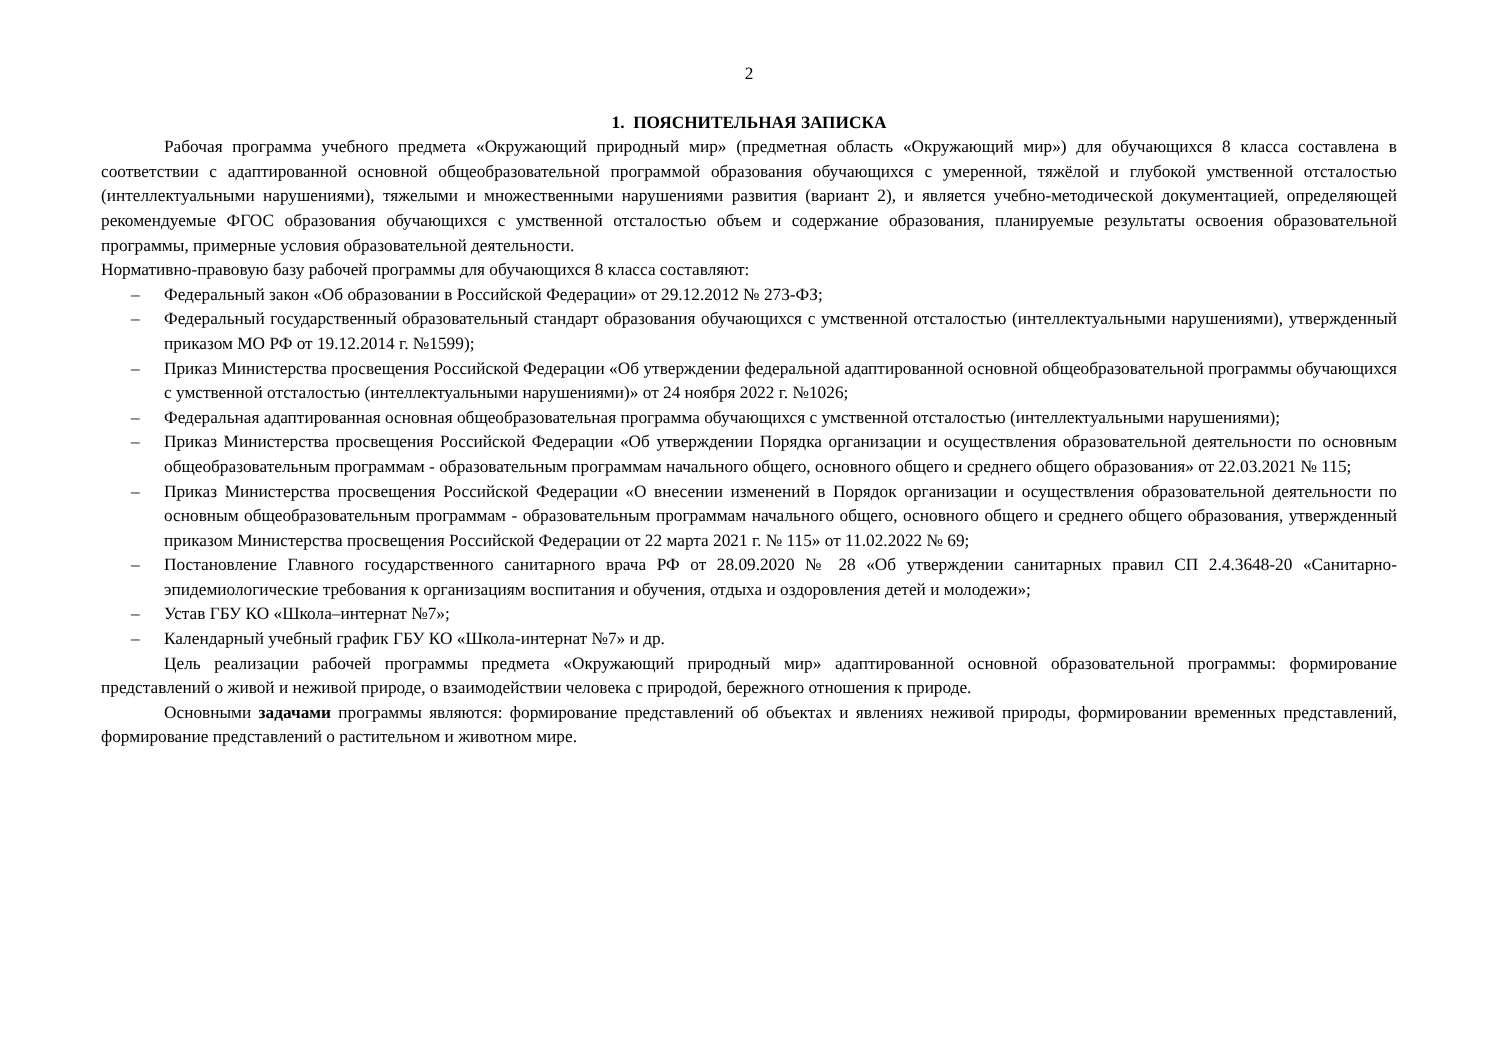2
1. ПОЯСНИТЕЛЬНАЯ ЗАПИСКА
Рабочая программа учебного предмета «Окружающий природный мир» (предметная область «Окружающий мир») для обучающихся 8 класса составлена в соответствии с адаптированной основной общеобразовательной программой образования обучающихся с умеренной, тяжёлой и глубокой умственной отсталостью (интеллектуальными нарушениями), тяжелыми и множественными нарушениями развития (вариант 2), и является учебно-методической документацией, определяющей рекомендуемые ФГОС образования обучающихся с умственной отсталостью объем и содержание образования, планируемые результаты освоения образовательной программы, примерные условия образовательной деятельности.
Нормативно-правовую базу рабочей программы для обучающихся 8 класса составляют:
– Федеральный закон «Об образовании в Российской Федерации» от 29.12.2012 № 273-ФЗ;
– Федеральный государственный образовательный стандарт образования обучающихся с умственной отсталостью (интеллектуальными нарушениями), утвержденный приказом МО РФ от 19.12.2014 г. №1599);
– Приказ Министерства просвещения Российской Федерации «Об утверждении федеральной адаптированной основной общеобразовательной программы обучающихся с умственной отсталостью (интеллектуальными нарушениями)» от 24 ноября 2022 г. №1026;
– Федеральная адаптированная основная общеобразовательная программа обучающихся с умственной отсталостью (интеллектуальными нарушениями);
– Приказ Министерства просвещения Российской Федерации «Об утверждении Порядка организации и осуществления образовательной деятельности по основным общеобразовательным программам - образовательным программам начального общего, основного общего и среднего общего образования» от 22.03.2021 № 115;
– Приказ Министерства просвещения Российской Федерации «О внесении изменений в Порядок организации и осуществления образовательной деятельности по основным общеобразовательным программам - образовательным программам начального общего, основного общего и среднего общего образования, утвержденный приказом Министерства просвещения Российской Федерации от 22 марта 2021 г. № 115» от 11.02.2022 № 69;
– Постановление Главного государственного санитарного врача РФ от 28.09.2020 № 28 «Об утверждении санитарных правил СП 2.4.3648-20 «Санитарно-эпидемиологические требования к организациям воспитания и обучения, отдыха и оздоровления детей и молодежи»;
– Устав ГБУ КО «Школа–интернат №7»;
– Календарный учебный график ГБУ КО «Школа-интернат №7» и др.
Цель реализации рабочей программы предмета «Окружающий природный мир» адаптированной основной образовательной программы: формирование представлений о живой и неживой природе, о взаимодействии человека с природой, бережного отношения к природе.
Основными задачами программы являются: формирование представлений об объектах и явлениях неживой природы, формировании временных представлений, формирование представлений о растительном и животном мире.